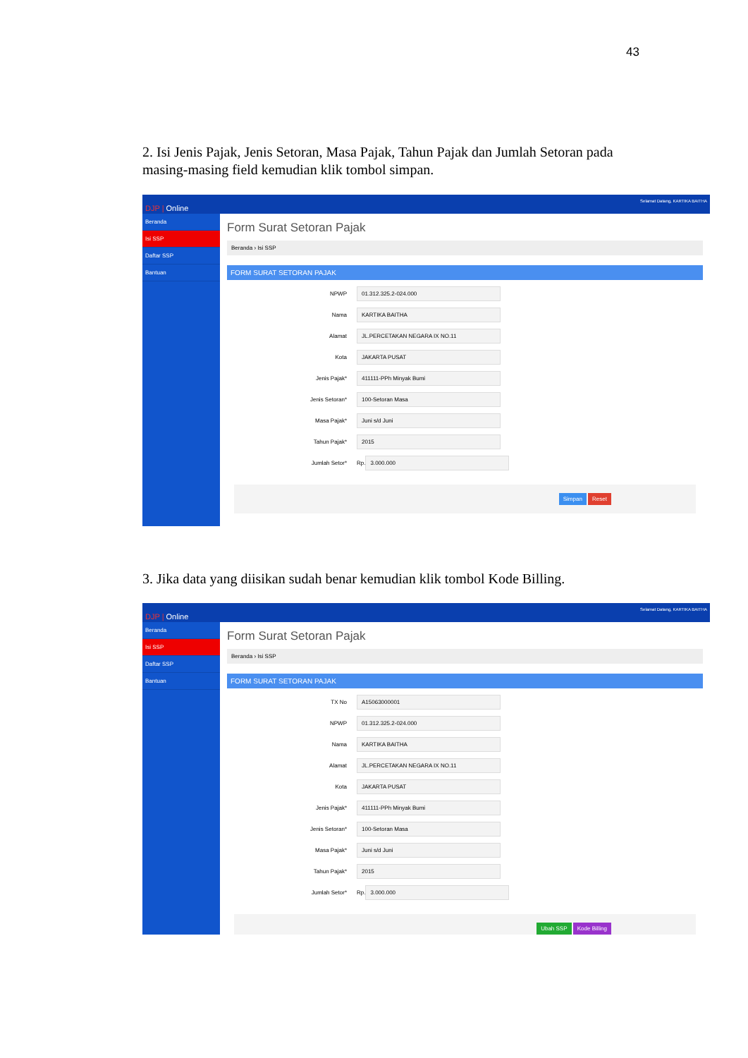43
2. Isi Jenis Pajak, Jenis Setoran, Masa Pajak, Tahun Pajak dan Jumlah Setoran pada masing-masing field kemudian klik tombol simpan.
DJP | Online Selamat Datang, KARTIKA BAITHA
Beranda
Isi SSP
Daftar SSP
Bantuan
Form Surat Setoran Pajak
Beranda › Isi SSP
FORM SURAT SETORAN PAJAK
NPWP 01.312.325.2-024.000
Nama KARTIKA BAITHA
Alamat JL.PERCETAKAN NEGARA IX NO.11
Kota JAKARTA PUSAT
Jenis Pajak* 411111-PPh Minyak Bumi
Jenis Setoran* 100-Setoran Masa
Masa Pajak* Juni s/d Juni
Tahun Pajak* 2015
Jumlah Setor* Rp. 3.000.000
Simpan Reset
3. Jika data yang diisikan sudah benar kemudian klik tombol Kode Billing.
DJP | Online Selamat Datang, KARTIKA BAITHA
Beranda
Isi SSP
Daftar SSP
Bantuan
Form Surat Setoran Pajak
Beranda › Isi SSP
FORM SURAT SETORAN PAJAK
TX No A15063000001
NPWP 01.312.325.2-024.000
Nama KARTIKA BAITHA
Alamat JL.PERCETAKAN NEGARA IX NO.11
Kota JAKARTA PUSAT
Jenis Pajak* 411111-PPh Minyak Bumi
Jenis Setoran* 100-Setoran Masa
Masa Pajak* Juni s/d Juni
Tahun Pajak* 2015
Jumlah Setor* Rp. 3.000.000
Ubah SSP Kode Billing